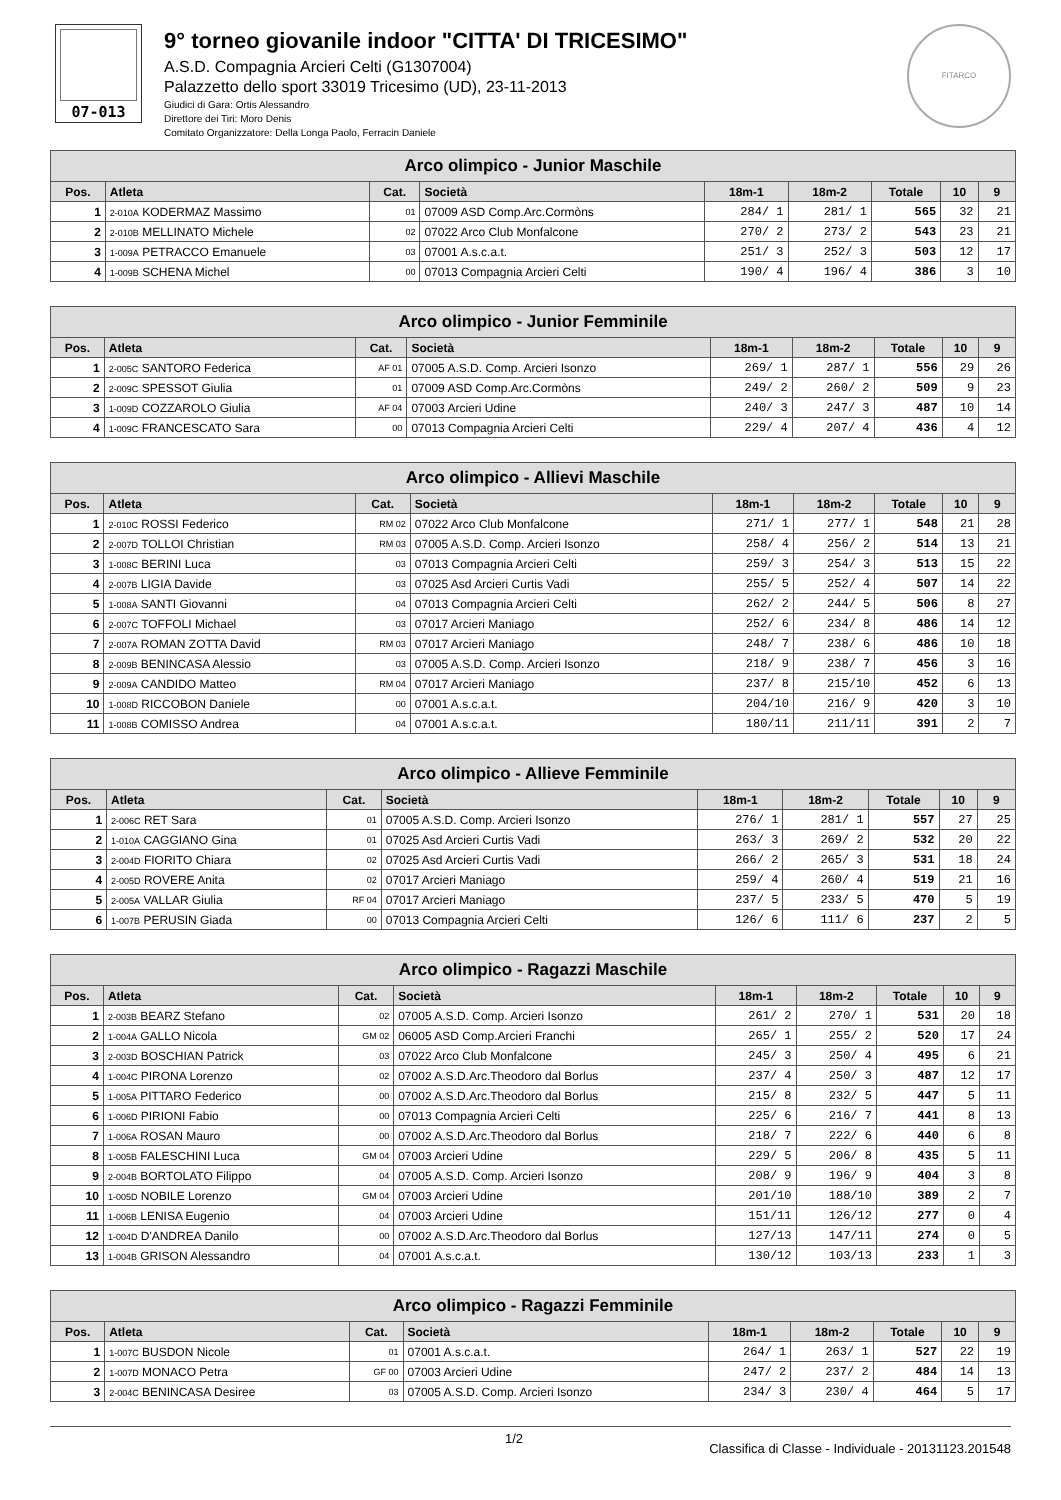07-013
9° torneo giovanile indoor "CITTA' DI TRICESIMO"
A.S.D. Compagnia Arcieri Celti (G1307004)
Palazzetto dello sport 33019 Tricesimo (UD), 23-11-2013
Giudici di Gara: Ortis Alessandro
Direttore dei Tiri: Moro Denis
Comitato Organizzatore: Della Longa Paolo, Ferracin Daniele
FITARCO
| Arco olimpico - Junior Maschile | | | | | | | | |
| Pos. | Atleta | Cat. | Società | 18m-1 | 18m-2 | Totale | 10 | 9 |
| 1 | 2-010A KODERMAZ Massimo | 01 | 07009 ASD Comp.Arc.Cormòns | 284/ 1 | 281/ 1 | 565 | 32 | 21 |
| 2 | 2-010B MELLINATO Michele | 02 | 07022 Arco Club Monfalcone | 270/ 2 | 273/ 2 | 543 | 23 | 21 |
| 3 | 1-009A PETRACCO Emanuele | 03 | 07001 A.s.c.a.t. | 251/ 3 | 252/ 3 | 503 | 12 | 17 |
| 4 | 1-009B SCHENA Michel | 00 | 07013 Compagnia Arcieri Celti | 190/ 4 | 196/ 4 | 386 | 3 | 10 |
| Arco olimpico - Junior Femminile | | | | | | | | |
| Pos. | Atleta | Cat. | Società | 18m-1 | 18m-2 | Totale | 10 | 9 |
| 1 | 2-005C SANTORO Federica | AF 01 | 07005 A.S.D. Comp. Arcieri Isonzo | 269/ 1 | 287/ 1 | 556 | 29 | 26 |
| 2 | 2-009C SPESSOT Giulia | 01 | 07009 ASD Comp.Arc.Cormòns | 249/ 2 | 260/ 2 | 509 | 9 | 23 |
| 3 | 1-009D COZZAROLO Giulia | AF 04 | 07003 Arcieri Udine | 240/ 3 | 247/ 3 | 487 | 10 | 14 |
| 4 | 1-009C FRANCESCATO Sara | 00 | 07013 Compagnia Arcieri Celti | 229/ 4 | 207/ 4 | 436 | 4 | 12 |
| Arco olimpico - Allievi Maschile | | | | | | | | |
| Pos. | Atleta | Cat. | Società | 18m-1 | 18m-2 | Totale | 10 | 9 |
| 1 | 2-010C ROSSI Federico | RM 02 | 07022 Arco Club Monfalcone | 271/ 1 | 277/ 1 | 548 | 21 | 28 |
| 2 | 2-007D TOLLOI Christian | RM 03 | 07005 A.S.D. Comp. Arcieri Isonzo | 258/ 4 | 256/ 2 | 514 | 13 | 21 |
| 3 | 1-008C BERINI Luca | 03 | 07013 Compagnia Arcieri Celti | 259/ 3 | 254/ 3 | 513 | 15 | 22 |
| 4 | 2-007B LIGIA Davide | 03 | 07025 Asd Arcieri Curtis Vadi | 255/ 5 | 252/ 4 | 507 | 14 | 22 |
| 5 | 1-008A SANTI Giovanni | 04 | 07013 Compagnia Arcieri Celti | 262/ 2 | 244/ 5 | 506 | 8 | 27 |
| 6 | 2-007C TOFFOLI Michael | 03 | 07017 Arcieri Maniago | 252/ 6 | 234/ 8 | 486 | 14 | 12 |
| 7 | 2-007A ROMAN ZOTTA David | RM 03 | 07017 Arcieri Maniago | 248/ 7 | 238/ 6 | 486 | 10 | 18 |
| 8 | 2-009B BENINCASA Alessio | 03 | 07005 A.S.D. Comp. Arcieri Isonzo | 218/ 9 | 238/ 7 | 456 | 3 | 16 |
| 9 | 2-009A CANDIDO Matteo | RM 04 | 07017 Arcieri Maniago | 237/ 8 | 215/10 | 452 | 6 | 13 |
| 10 | 1-008D RICCOBON Daniele | 00 | 07001 A.s.c.a.t. | 204/10 | 216/ 9 | 420 | 3 | 10 |
| 11 | 1-008B COMISSO Andrea | 04 | 07001 A.s.c.a.t. | 180/11 | 211/11 | 391 | 2 | 7 |
| Arco olimpico - Allieve Femminile | | | | | | | | |
| Pos. | Atleta | Cat. | Società | 18m-1 | 18m-2 | Totale | 10 | 9 |
| 1 | 2-006C RET Sara | 01 | 07005 A.S.D. Comp. Arcieri Isonzo | 276/ 1 | 281/ 1 | 557 | 27 | 25 |
| 2 | 1-010A CAGGIANO Gina | 01 | 07025 Asd Arcieri Curtis Vadi | 263/ 3 | 269/ 2 | 532 | 20 | 22 |
| 3 | 2-004D FIORITO Chiara | 02 | 07025 Asd Arcieri Curtis Vadi | 266/ 2 | 265/ 3 | 531 | 18 | 24 |
| 4 | 2-005D ROVERE Anita | 02 | 07017 Arcieri Maniago | 259/ 4 | 260/ 4 | 519 | 21 | 16 |
| 5 | 2-005A VALLAR Giulia | RF 04 | 07017 Arcieri Maniago | 237/ 5 | 233/ 5 | 470 | 5 | 19 |
| 6 | 1-007B PERUSIN Giada | 00 | 07013 Compagnia Arcieri Celti | 126/ 6 | 111/ 6 | 237 | 2 | 5 |
| Arco olimpico - Ragazzi Maschile | | | | | | | | |
| Pos. | Atleta | Cat. | Società | 18m-1 | 18m-2 | Totale | 10 | 9 |
| 1 | 2-003B BEARZ Stefano | 02 | 07005 A.S.D. Comp. Arcieri Isonzo | 261/ 2 | 270/ 1 | 531 | 20 | 18 |
| 2 | 1-004A GALLO Nicola | GM 02 | 06005 ASD Comp.Arcieri Franchi | 265/ 1 | 255/ 2 | 520 | 17 | 24 |
| 3 | 2-003D BOSCHIAN Patrick | 03 | 07022 Arco Club Monfalcone | 245/ 3 | 250/ 4 | 495 | 6 | 21 |
| 4 | 1-004C PIRONA Lorenzo | 02 | 07002 A.S.D.Arc.Theodoro dal Borlus | 237/ 4 | 250/ 3 | 487 | 12 | 17 |
| 5 | 1-005A PITTARO Federico | 00 | 07002 A.S.D.Arc.Theodoro dal Borlus | 215/ 8 | 232/ 5 | 447 | 5 | 11 |
| 6 | 1-006D PIRIONI Fabio | 00 | 07013 Compagnia Arcieri Celti | 225/ 6 | 216/ 7 | 441 | 8 | 13 |
| 7 | 1-006A ROSAN Mauro | 00 | 07002 A.S.D.Arc.Theodoro dal Borlus | 218/ 7 | 222/ 6 | 440 | 6 | 8 |
| 8 | 1-005B FALESCHINI Luca | GM 04 | 07003 Arcieri Udine | 229/ 5 | 206/ 8 | 435 | 5 | 11 |
| 9 | 2-004B BORTOLATO Filippo | 04 | 07005 A.S.D. Comp. Arcieri Isonzo | 208/ 9 | 196/ 9 | 404 | 3 | 8 |
| 10 | 1-005D NOBILE Lorenzo | GM 04 | 07003 Arcieri Udine | 201/10 | 188/10 | 389 | 2 | 7 |
| 11 | 1-006B LENISA Eugenio | 04 | 07003 Arcieri Udine | 151/11 | 126/12 | 277 | 0 | 4 |
| 12 | 1-004D D'ANDREA Danilo | 00 | 07002 A.S.D.Arc.Theodoro dal Borlus | 127/13 | 147/11 | 274 | 0 | 5 |
| 13 | 1-004B GRISON Alessandro | 04 | 07001 A.s.c.a.t. | 130/12 | 103/13 | 233 | 1 | 3 |
| Arco olimpico - Ragazzi Femminile | | | | | | | | |
| Pos. | Atleta | Cat. | Società | 18m-1 | 18m-2 | Totale | 10 | 9 |
| 1 | 1-007C BUSDON Nicole | 01 | 07001 A.s.c.a.t. | 264/ 1 | 263/ 1 | 527 | 22 | 19 |
| 2 | 1-007D MONACO Petra | GF 00 | 07003 Arcieri Udine | 247/ 2 | 237/ 2 | 484 | 14 | 13 |
| 3 | 2-004C BENINCASA Desiree | 03 | 07005 A.S.D. Comp. Arcieri Isonzo | 234/ 3 | 230/ 4 | 464 | 5 | 17 |
1/2 Classifica di Classe - Individuale - 20131123.201548